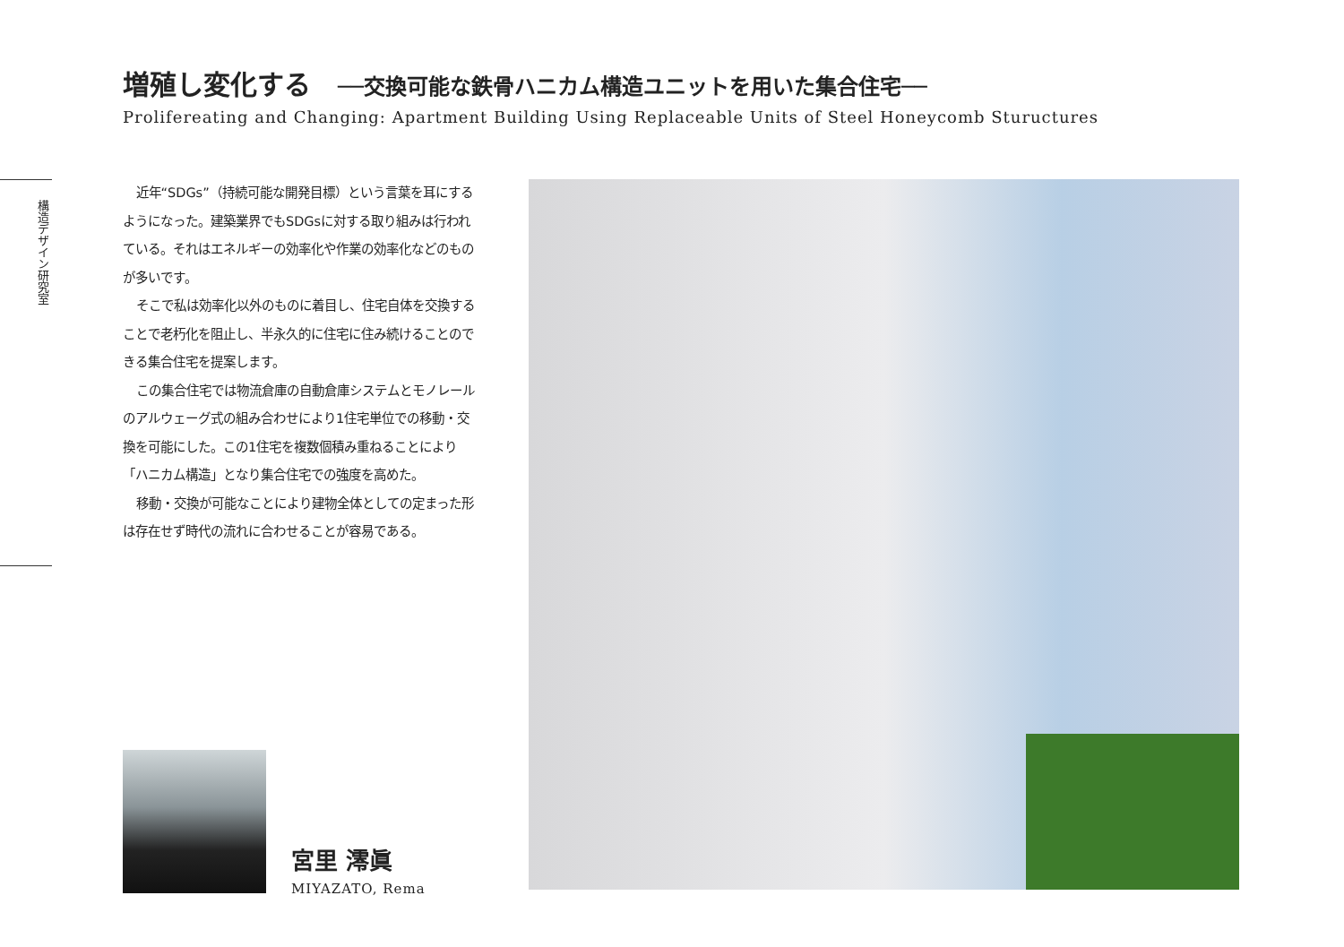増殖し変化する ──交換可能な鉄骨ハニカム構造ユニットを用いた集合住宅──
Prolifereating and Changing: Apartment Building Using Replaceable Units of Steel Honeycomb Stuructures
構造デザイン研究室
近年“SDGs”（持続可能な開発目標）という言葉を耳にするようになった。建築業界でもSDGsに対する取り組みは行われている。それはエネルギーの効率化や作業の効率化などのものが多いです。
そこで私は効率化以外のものに着目し、住宅自体を交換することで老朽化を阻止し、半永久的に住宅に住み続けることのできる集合住宅を提案します。
この集合住宅では物流倉庫の自動倉庫システムとモノレールのアルウェーグ式の組み合わせにより1住宅単位での移動・交換を可能にした。この1住宅を複数個積み重ねることにより「ハニカム構造」となり集合住宅での強度を高めた。
移動・交換が可能なことにより建物全体としての定まった形は存在せず時代の流れに合わせることが容易である。
宮里 澪眞
MIYAZATO, Rema